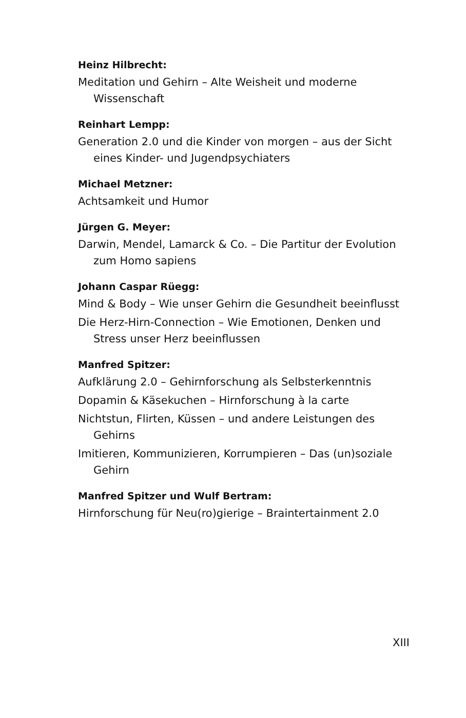Heinz Hilbrecht:
Meditation und Gehirn – Alte Weisheit und moderne Wissenschaft
Reinhart Lempp:
Generation 2.0 und die Kinder von morgen – aus der Sicht eines Kinder- und Jugendpsychiaters
Michael Metzner:
Achtsamkeit und Humor
Jürgen G. Meyer:
Darwin, Mendel, Lamarck & Co. – Die Partitur der Evolution zum Homo sapiens
Johann Caspar Rüegg:
Mind & Body – Wie unser Gehirn die Gesundheit beeinflusst
Die Herz-Hirn-Connection – Wie Emotionen, Denken und Stress unser Herz beeinflussen
Manfred Spitzer:
Aufklärung 2.0 – Gehirnforschung als Selbsterkenntnis
Dopamin & Käsekuchen – Hirnforschung à la carte
Nichtstun, Flirten, Küssen – und andere Leistungen des Gehirns
Imitieren, Kommunizieren, Korrumpieren – Das (un)soziale Gehirn
Manfred Spitzer und Wulf Bertram:
Hirnforschung für Neu(ro)gierige – Braintertainment 2.0
XIII